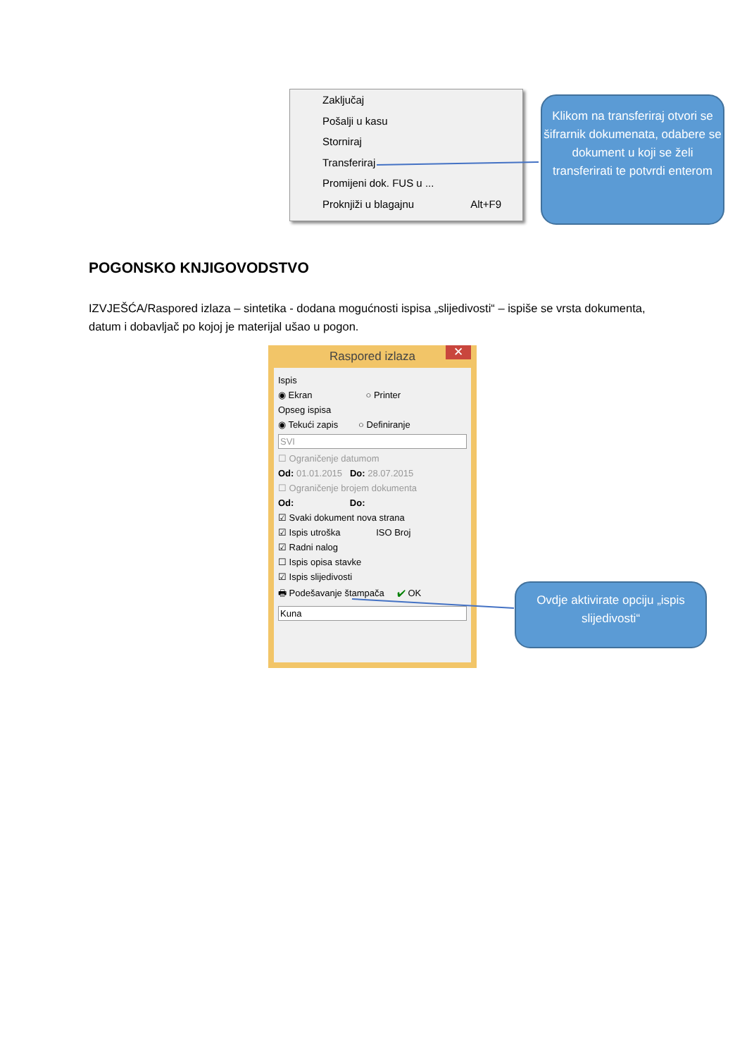Zaključaj
Pošalji u kasu
Storniraj
Transferiraj
Promijeni dok. FUS u ...
Proknjiži u blagajnu Alt+F9
Klikom na transferiraj otvori se šifrarnik dokumenata, odabere se dokument u koji se želi transferirati te potvrdi enterom
POGONSKO KNJIGOVODSTVO
IZVJEŠĆA/Raspored izlaza – sintetika - dodana mogućnosti ispisa „slijedivosti“ – ispiše se vrsta dokumenta, datum i dobavljač po kojoj je materijal ušao u pogon.
Raspored izlaza ✕
Ispis
◉ Ekran ○ Printer
Opseg ispisa
◉ Tekući zapis ○ Definiranje
SVI
☐ Ograničenje datumom
Od: 01.01.2015 Do: 28.07.2015
☐ Ograničenje brojem dokumenta
Od: Do:
☑ Svaki dokument nova strana
☑ Ispis utroška ISO Broj
☑ Radni nalog
☐ Ispis opisa stavke
☑ Ispis slijedivosti
🖶 Podešavanje štampača ✔ OK
Kuna
Ovdje aktivirate opciju „ispis slijedivosti“